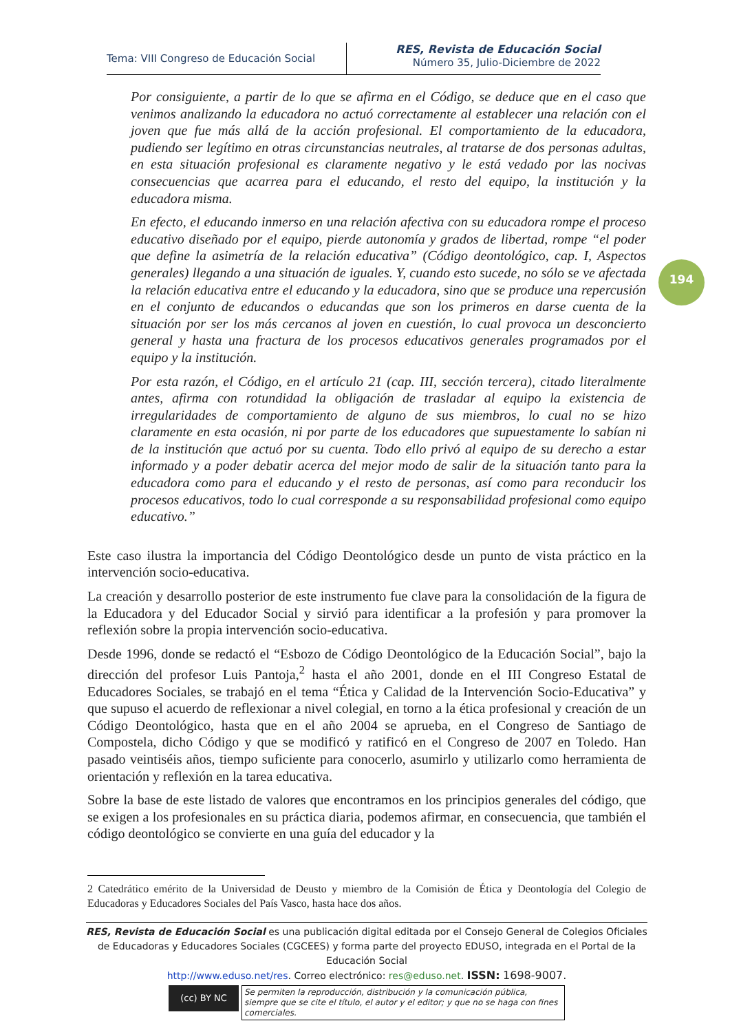Tema: VIII Congreso de Educación Social
RES, Revista de Educación Social
Número 35, Julio-Diciembre de 2022
194
Por consiguiente, a partir de lo que se afirma en el Código, se deduce que en el caso que venimos analizando la educadora no actuó correctamente al establecer una relación con el joven que fue más allá de la acción profesional. El comportamiento de la educadora, pudiendo ser legítimo en otras circunstancias neutrales, al tratarse de dos personas adultas, en esta situación profesional es claramente negativo y le está vedado por las nocivas consecuencias que acarrea para el educando, el resto del equipo, la institución y la educadora misma.
En efecto, el educando inmerso en una relación afectiva con su educadora rompe el proceso educativo diseñado por el equipo, pierde autonomía y grados de libertad, rompe “el poder que define la asimetría de la relación educativa” (Código deontológico, cap. I, Aspectos generales) llegando a una situación de iguales. Y, cuando esto sucede, no sólo se ve afectada la relación educativa entre el educando y la educadora, sino que se produce una repercusión en el conjunto de educandos o educandas que son los primeros en darse cuenta de la situación por ser los más cercanos al joven en cuestión, lo cual provoca un desconcierto general y hasta una fractura de los procesos educativos generales programados por el equipo y la institución.
Por esta razón, el Código, en el artículo 21 (cap. III, sección tercera), citado literalmente antes, afirma con rotundidad la obligación de trasladar al equipo la existencia de irregularidades de comportamiento de alguno de sus miembros, lo cual no se hizo claramente en esta ocasión, ni por parte de los educadores que supuestamente lo sabían ni de la institución que actuó por su cuenta. Todo ello privó al equipo de su derecho a estar informado y a poder debatir acerca del mejor modo de salir de la situación tanto para la educadora como para el educando y el resto de personas, así como para reconducir los procesos educativos, todo lo cual corresponde a su responsabilidad profesional como equipo educativo.”
Este caso ilustra la importancia del Código Deontológico desde un punto de vista práctico en la intervención socio-educativa.
La creación y desarrollo posterior de este instrumento fue clave para la consolidación de la figura de la Educadora y del Educador Social y sirvió para identificar a la profesión y para promover la reflexión sobre la propia intervención socio-educativa.
Desde 1996, donde se redactó el “Esbozo de Código Deontológico de la Educación Social”, bajo la dirección del profesor Luis Pantoja,<sup>2</sup> hasta el año 2001, donde en el III Congreso Estatal de Educadores Sociales, se trabajó en el tema “Ética y Calidad de la Intervención Socio-Educativa” y que supuso el acuerdo de reflexionar a nivel colegial, en torno a la ética profesional y creación de un Código Deontológico, hasta que en el año 2004 se aprueba, en el Congreso de Santiago de Compostela, dicho Código y que se modificó y ratificó en el Congreso de 2007 en Toledo. Han pasado veintiséis años, tiempo suficiente para conocerlo, asumirlo y utilizarlo como herramienta de orientación y reflexión en la tarea educativa.
Sobre la base de este listado de valores que encontramos en los principios generales del código, que se exigen a los profesionales en su práctica diaria, podemos afirmar, en consecuencia, que también el código deontológico se convierte en una guía del educador y la
2 Catedrático emérito de la Universidad de Deusto y miembro de la Comisión de Ética y Deontología del Colegio de Educadoras y Educadores Sociales del País Vasco, hasta hace dos años.
RES, Revista de Educación Social es una publicación digital editada por el Consejo General de Colegios Oficiales de Educadoras y Educadores Sociales (CGCEES) y forma parte del proyecto EDUSO, integrada en el Portal de la Educación Social
http://www.eduso.net/res. Correo electrónico: res@eduso.net. ISSN: 1698-9007.
(cc) BY NC
Se permiten la reproducción, distribución y la comunicación pública, siempre que se cite el título, el autor y el editor; y que no se haga con fines comerciales.